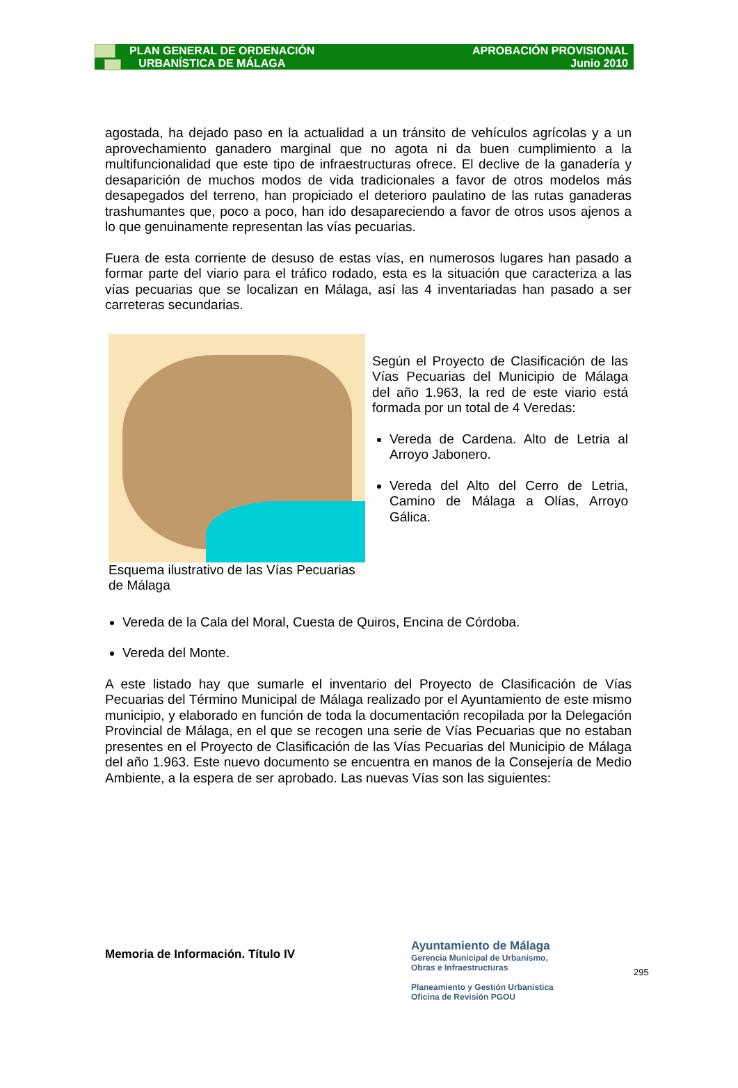PLAN GENERAL DE ORDENACIÓN
URBANÍSTICA DE MÁLAGA
APROBACIÓN PROVISIONAL
Junio 2010
agostada, ha dejado paso en la actualidad a un tránsito de vehículos agrícolas y a un aprovechamiento ganadero marginal que no agota ni da buen cumplimiento a la multifuncionalidad que este tipo de infraestructuras ofrece. El declive de la ganadería y desaparición de muchos modos de vida tradicionales a favor de otros modelos más desapegados del terreno, han propiciado el deterioro paulatino de las rutas ganaderas trashumantes que, poco a poco, han ido desapareciendo a favor de otros usos ajenos a lo que genuinamente representan las vías pecuarias.
Fuera de esta corriente de desuso de estas vías, en numerosos lugares han pasado a formar parte del viario para el tráfico rodado, esta es la situación que caracteriza a las vías pecuarias que se localizan en Málaga, así las 4 inventariadas han pasado a ser carreteras secundarias.
Esquema ilustrativo de las Vías Pecuarias de Málaga
Según el Proyecto de Clasificación de las Vías Pecuarias del Municipio de Málaga del año 1.963, la red de este viario está formada por un total de 4 Veredas:
Vereda de Cardena. Alto de Letria al Arroyo Jabonero.
Vereda del Alto del Cerro de Letria, Camino de Málaga a Olías, Arroyo Gálica.
Vereda de la Cala del Moral, Cuesta de Quiros, Encina de Córdoba.
Vereda del Monte.
A este listado hay que sumarle el inventario del Proyecto de Clasificación de Vías Pecuarias del Término Municipal de Málaga realizado por el Ayuntamiento de este mismo municipio, y elaborado en función de toda la documentación recopilada por la Delegación Provincial de Málaga, en el que se recogen una serie de Vías Pecuarias que no estaban presentes en el Proyecto de Clasificación de las Vías Pecuarias del Municipio de Málaga del año 1.963. Este nuevo documento se encuentra en manos de la Consejería de Medio Ambiente, a la espera de ser aprobado. Las nuevas Vías son las siguientes:
Memoria de Información. Título IV
Ayuntamiento de Málaga
Gerencia Municipal de Urbanismo,
Obras e Infraestructuras
Planeamiento y Gestión Urbanística
Oficina de Revisión PGOU
295